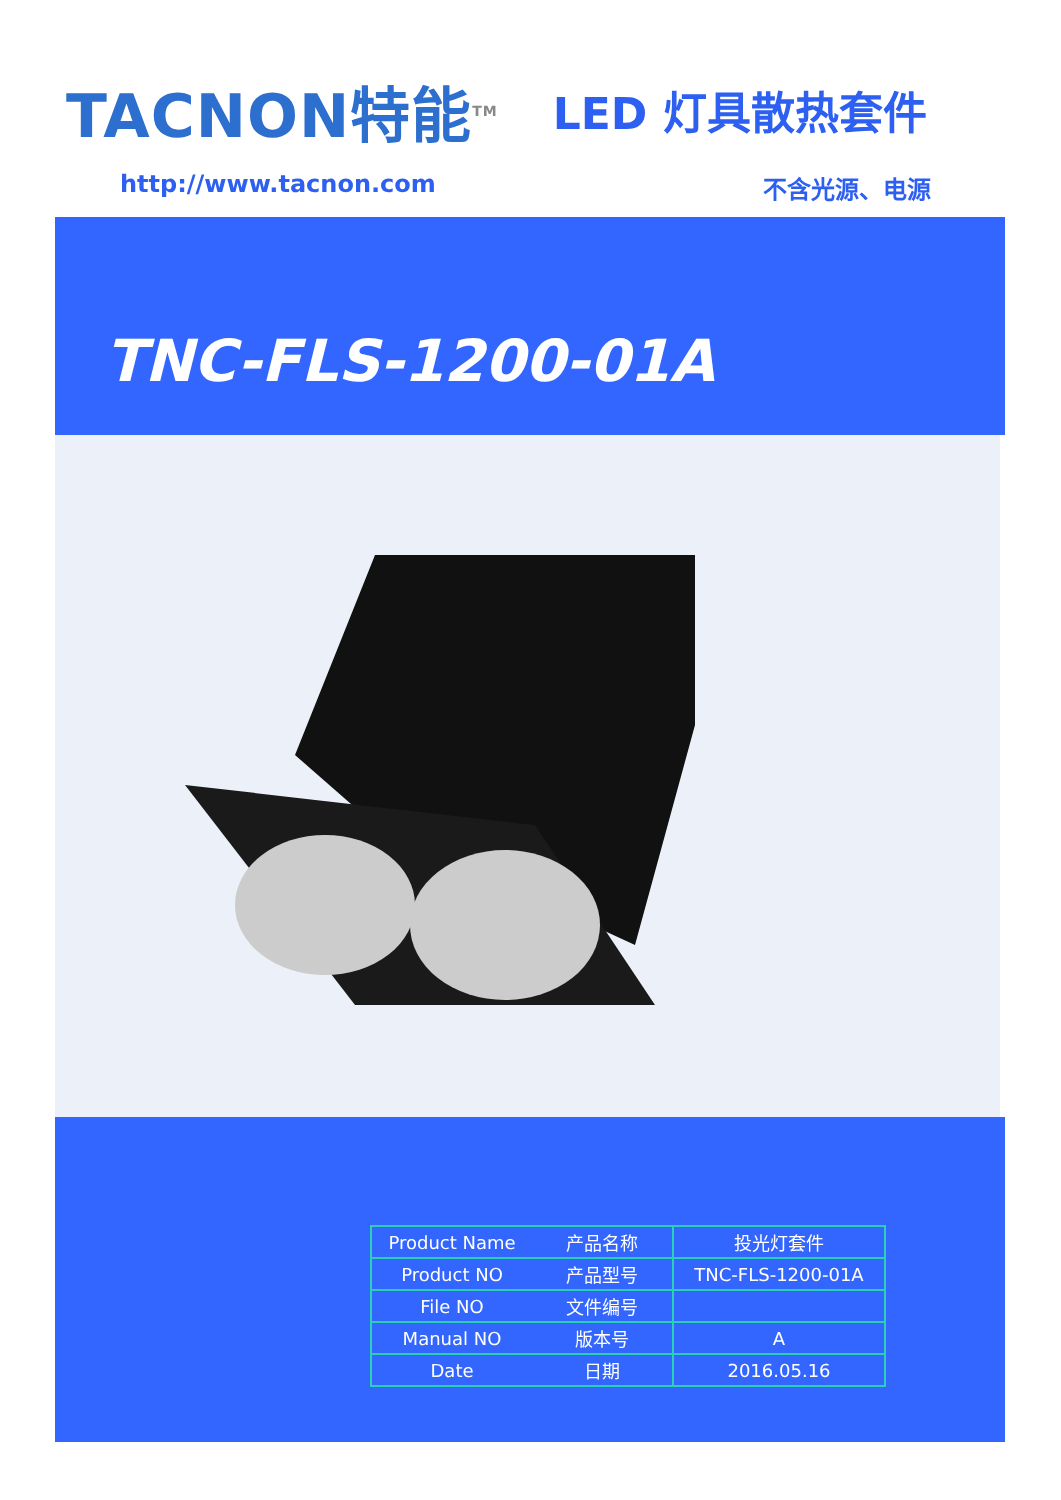TACNON特能<sup>TM</sup>
LED 灯具散热套件
http://www.tacnon.com 不含光源、电源
TNC-FLS-1200-01A
| Product Name | 产品名称 | 投光灯套件 |
| Product NO | 产品型号 | TNC-FLS-1200-01A |
| File NO | 文件编号 | |
| Manual NO | 版本号 | A |
| Date | 日期 | 2016.05.16 |